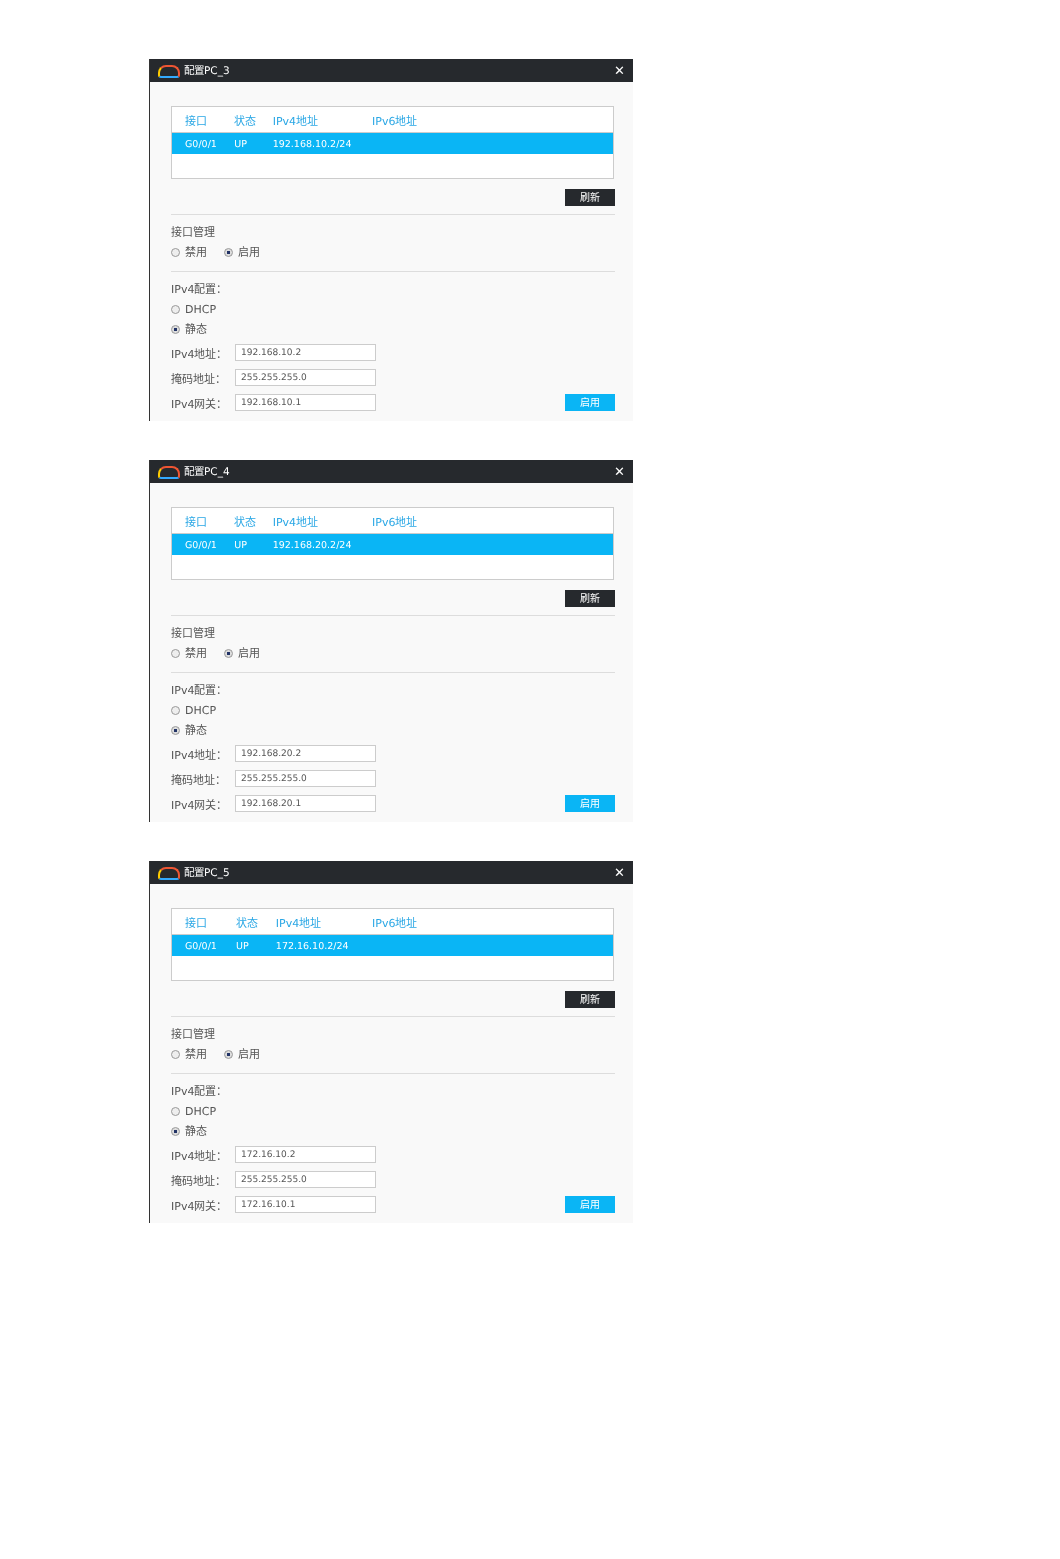配置PC_3 ✕
| 接口 | 状态 | IPv4地址 | IPv6地址 |
| --- | --- | --- | --- |
| G0/0/1 | UP | 192.168.10.2/24 | |
刷新
接口管理
禁用 启用
IPv4配置：
DHCP
静态
IPv4地址： 192.168.10.2
掩码地址： 255.255.255.0
IPv4网关： 192.168.10.1 启用
配置PC_4 ✕
| 接口 | 状态 | IPv4地址 | IPv6地址 |
| --- | --- | --- | --- |
| G0/0/1 | UP | 192.168.20.2/24 | |
刷新
接口管理
禁用 启用
IPv4配置：
DHCP
静态
IPv4地址： 192.168.20.2
掩码地址： 255.255.255.0
IPv4网关： 192.168.20.1 启用
配置PC_5 ✕
| 接口 | 状态 | IPv4地址 | IPv6地址 |
| --- | --- | --- | --- |
| G0/0/1 | UP | 172.16.10.2/24 | |
刷新
接口管理
禁用 启用
IPv4配置：
DHCP
静态
IPv4地址： 172.16.10.2
掩码地址： 255.255.255.0
IPv4网关： 172.16.10.1 启用